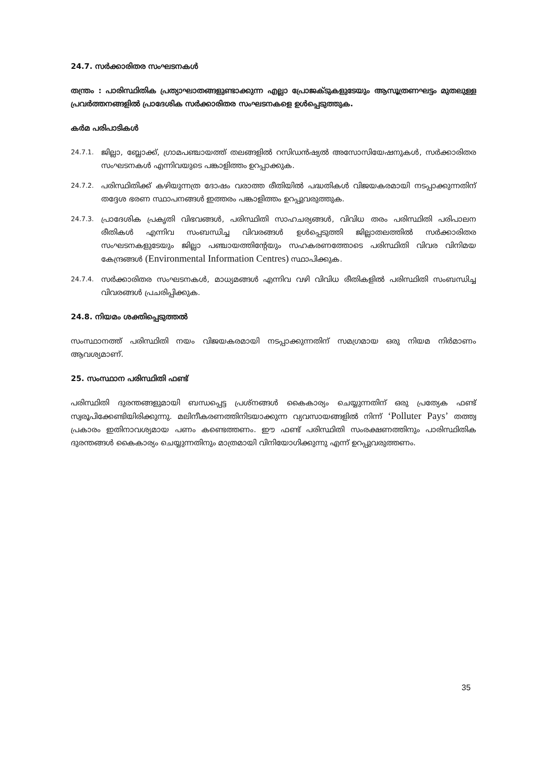24.7. സർക്കാരിതര സംഘടനകൾ
തന്ത്രം : പാരിസ്ഥിതിക പ്രത്യാഘാതങ്ങളുണ്ടാക്കുന്ന എല്ലാ പ്രോജക്ടുകളുടേയും ആസൂത്രണഘട്ടം മുതലുള്ള പ്രവർത്തനങ്ങളിൽ പ്രാദേശിക സർക്കാരിതര സംഘടനകളെ ഉൾപ്പെടുത്തുക.
കർമ പരിപാടികൾ
24.7.1.
ജില്ലാ, ബ്ലോക്ക്, ഗ്രാമപഞ്ചായത്ത് തലങ്ങളിൽ റസിഡൻഷ്യൽ അസോസിയേഷനുകൾ, സർക്കാരിതര സംഘടനകൾ എന്നിവയുടെ പങ്കാളിത്തം ഉറപ്പാക്കുക.
24.7.2.
പരിസ്ഥിതിക്ക് കഴിയുന്നത്ര ദോഷം വരാത്ത രീതിയിൽ പദ്ധതികൾ വിജയകരമായി നടപ്പാക്കുന്നതിന് തദ്ദേശ ഭരണ സ്ഥാപനങ്ങൾ ഇത്തരം പങ്കാളിത്തം ഉറപ്പുവരുത്തുക.
24.7.3.
പ്രാദേശിക പ്രകൃതി വിഭവങ്ങൾ, പരിസ്ഥിതി സാഹചര്യങ്ങൾ, വിവിധ തരം പരിസ്ഥിതി പരിപാലന രീതികൾ എന്നിവ സംബന്ധിച്ച വിവരങ്ങൾ ഉൾപ്പെടുത്തി ജില്ലാതലത്തിൽ സർക്കാരിതര സംഘടനകളുടേയും ജില്ലാ പഞ്ചായത്തിന്റേയും സഹകരണത്തോടെ പരിസ്ഥിതി വിവര വിനിമയ കേന്ദ്രങ്ങൾ (Environmental Information Centres) സ്ഥാപിക്കുക.
24.7.4.
സർക്കാരിതര സംഘടനകൾ, മാധ്യമങ്ങൾ എന്നിവ വഴി വിവിധ രീതികളിൽ പരിസ്ഥിതി സംബന്ധിച്ച വിവരങ്ങൾ പ്രചരിപ്പിക്കുക.
24.8. നിയമം ശക്തിപ്പെടുത്തൽ
സംസ്ഥാനത്ത് പരിസ്ഥിതി നയം വിജയകരമായി നടപ്പാക്കുന്നതിന് സമഗ്രമായ ഒരു നിയമ നിർമാണം ആവശ്യമാണ്.
25. സംസ്ഥാന പരിസ്ഥിതി ഫണ്ട്
പരിസ്ഥിതി ദുരന്തങ്ങളുമായി ബന്ധപ്പെട്ട പ്രശ്നങ്ങൾ കൈകാര്യം ചെയ്യുന്നതിന് ഒരു പ്രത്യേക ഫണ്ട് സ്വരൂപിക്കേണ്ടിയിരിക്കുന്നു. മലിനീകരണത്തിനിടയാക്കുന്ന വ്യവസായങ്ങളിൽ നിന്ന് ‘Polluter Pays’ തത്ത്വ പ്രകാരം ഇതിനാവശ്യമായ പണം കണ്ടെത്തണം. ഈ ഫണ്ട് പരിസ്ഥിതി സംരക്ഷണത്തിനും പാരിസ്ഥിതിക ദുരന്തങ്ങൾ കൈകാര്യം ചെയ്യുന്നതിനും മാത്രമായി വിനിയോഗിക്കുന്നു എന്ന് ഉറപ്പുവരുത്തണം.
35